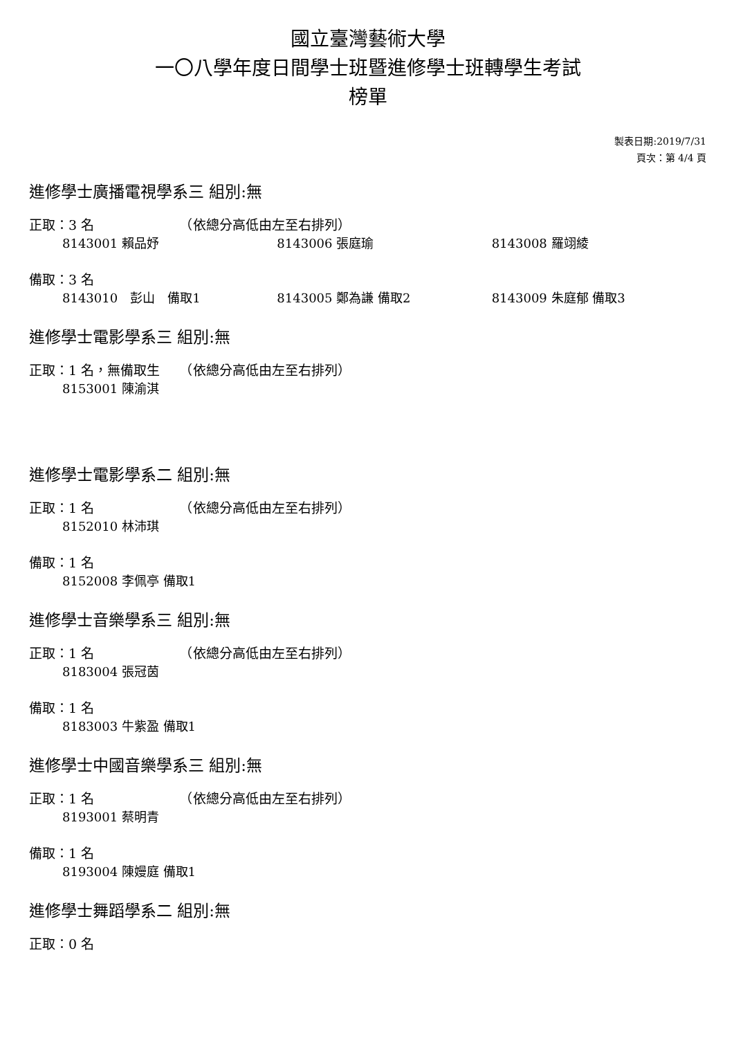國立臺灣藝術大學
一〇八學年度日間學士班暨進修學士班轉學生考試
榜單
製表日期:2019/7/31
頁次：第 4/4 頁
進修學士廣播電視學系三 組別:無
正取：3 名　　　　　　　（依總分高低由左至右排列）
8143001 賴品妤 8143006 張庭瑜 8143008 羅翊綾
備取：3 名
8143010　彭山　備取1 8143005 鄭為謙 備取2 8143009 朱庭郁 備取3
進修學士電影學系三 組別:無
正取：1 名，無備取生　　（依總分高低由左至右排列）
8153001 陳渝淇
進修學士電影學系二 組別:無
正取：1 名　　　　　　　（依總分高低由左至右排列）
8152010 林沛琪
備取：1 名
8152008 李佩亭 備取1
進修學士音樂學系三 組別:無
正取：1 名　　　　　　　（依總分高低由左至右排列）
8183004 張冠茵
備取：1 名
8183003 牛紫盈 備取1
進修學士中國音樂學系三 組別:無
正取：1 名　　　　　　　（依總分高低由左至右排列）
8193001 蔡明青
備取：1 名
8193004 陳嫚庭 備取1
進修學士舞蹈學系二 組別:無
正取：0 名